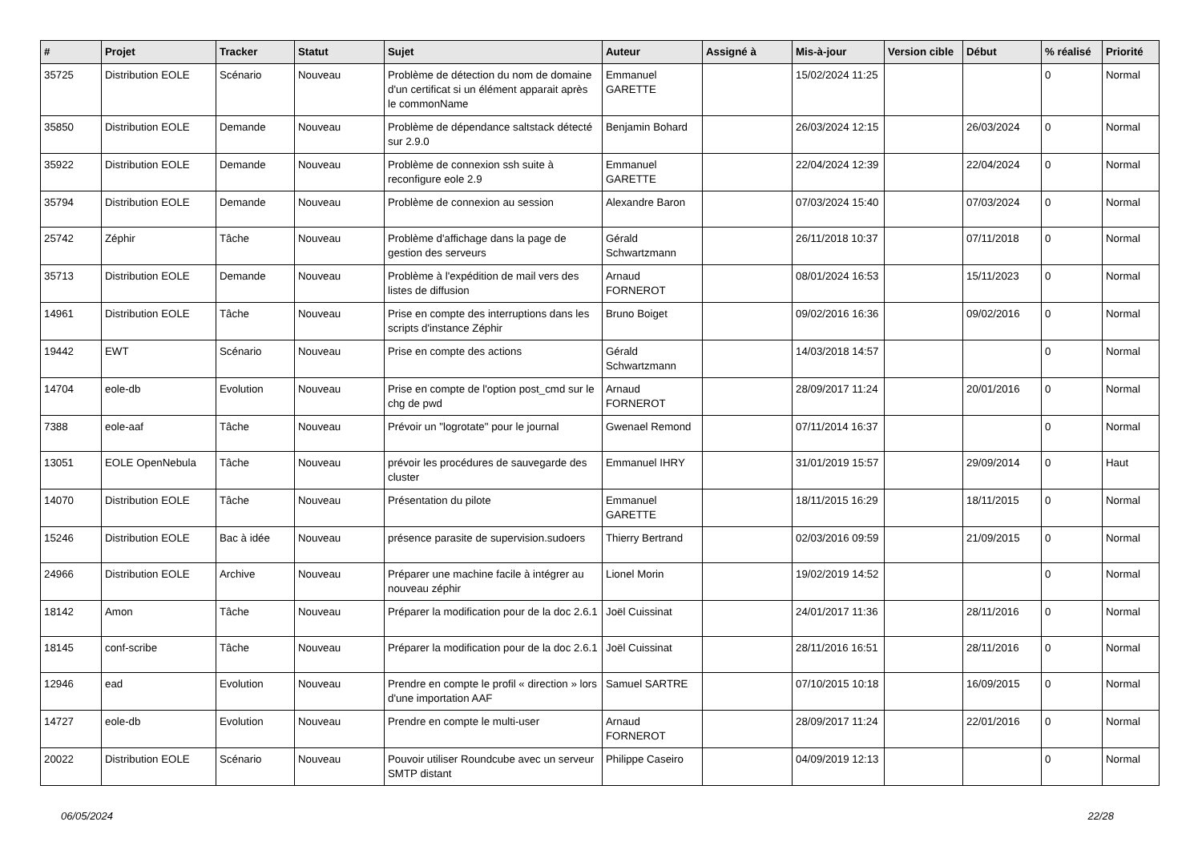| # | Projet | Tracker | Statut | Sujet | Auteur | Assigné à | Mis-à-jour | Version cible | Début | % réalisé | Priorité |
| --- | --- | --- | --- | --- | --- | --- | --- | --- | --- | --- | --- |
| 35725 | Distribution EOLE | Scénario | Nouveau | Problème de détection du nom de domaine d'un certificat si un élément apparait après le commonName | Emmanuel GARETTE | | 15/02/2024 11:25 | | | 0 | Normal |
| 35850 | Distribution EOLE | Demande | Nouveau | Problème de dépendance saltstack détecté sur 2.9.0 | Benjamin Bohard | | 26/03/2024 12:15 | | 26/03/2024 | 0 | Normal |
| 35922 | Distribution EOLE | Demande | Nouveau | Problème de connexion ssh suite à reconfigure eole 2.9 | Emmanuel GARETTE | | 22/04/2024 12:39 | | 22/04/2024 | 0 | Normal |
| 35794 | Distribution EOLE | Demande | Nouveau | Problème de connexion au session | Alexandre Baron | | 07/03/2024 15:40 | | 07/03/2024 | 0 | Normal |
| 25742 | Zéphir | Tâche | Nouveau | Problème d'affichage dans la page de gestion des serveurs | Gérald Schwartzmann | | 26/11/2018 10:37 | | 07/11/2018 | 0 | Normal |
| 35713 | Distribution EOLE | Demande | Nouveau | Problème à l'expédition de mail vers des listes de diffusion | Arnaud FORNEROT | | 08/01/2024 16:53 | | 15/11/2023 | 0 | Normal |
| 14961 | Distribution EOLE | Tâche | Nouveau | Prise en compte des interruptions dans les scripts d'instance Zéphir | Bruno Boiget | | 09/02/2016 16:36 | | 09/02/2016 | 0 | Normal |
| 19442 | EWT | Scénario | Nouveau | Prise en compte des actions | Gérald Schwartzmann | | 14/03/2018 14:57 | | | 0 | Normal |
| 14704 | eole-db | Evolution | Nouveau | Prise en compte de l'option post_cmd sur le chg de pwd | Arnaud FORNEROT | | 28/09/2017 11:24 | | 20/01/2016 | 0 | Normal |
| 7388 | eole-aaf | Tâche | Nouveau | Prévoir un "logrotate" pour le journal | Gwenael Remond | | 07/11/2014 16:37 | | | 0 | Normal |
| 13051 | EOLE OpenNebula | Tâche | Nouveau | prévoir les procédures de sauvegarde des cluster | Emmanuel IHRY | | 31/01/2019 15:57 | | 29/09/2014 | 0 | Haut |
| 14070 | Distribution EOLE | Tâche | Nouveau | Présentation du pilote | Emmanuel GARETTE | | 18/11/2015 16:29 | | 18/11/2015 | 0 | Normal |
| 15246 | Distribution EOLE | Bac à idée | Nouveau | présence parasite de supervision.sudoers | Thierry Bertrand | | 02/03/2016 09:59 | | 21/09/2015 | 0 | Normal |
| 24966 | Distribution EOLE | Archive | Nouveau | Préparer une machine facile à intégrer au nouveau zéphir | Lionel Morin | | 19/02/2019 14:52 | | | 0 | Normal |
| 18142 | Amon | Tâche | Nouveau | Préparer la modification pour de la doc 2.6.1 | Joël Cuissinat | | 24/01/2017 11:36 | | 28/11/2016 | 0 | Normal |
| 18145 | conf-scribe | Tâche | Nouveau | Préparer la modification pour de la doc 2.6.1 | Joël Cuissinat | | 28/11/2016 16:51 | | 28/11/2016 | 0 | Normal |
| 12946 | ead | Evolution | Nouveau | Prendre en compte le profil « direction » lors d'une importation AAF | Samuel SARTRE | | 07/10/2015 10:18 | | 16/09/2015 | 0 | Normal |
| 14727 | eole-db | Evolution | Nouveau | Prendre en compte le multi-user | Arnaud FORNEROT | | 28/09/2017 11:24 | | 22/01/2016 | 0 | Normal |
| 20022 | Distribution EOLE | Scénario | Nouveau | Pouvoir utiliser Roundcube avec un serveur SMTP distant | Philippe Caseiro | | 04/09/2019 12:13 | | | 0 | Normal |
06/05/2024 22/28